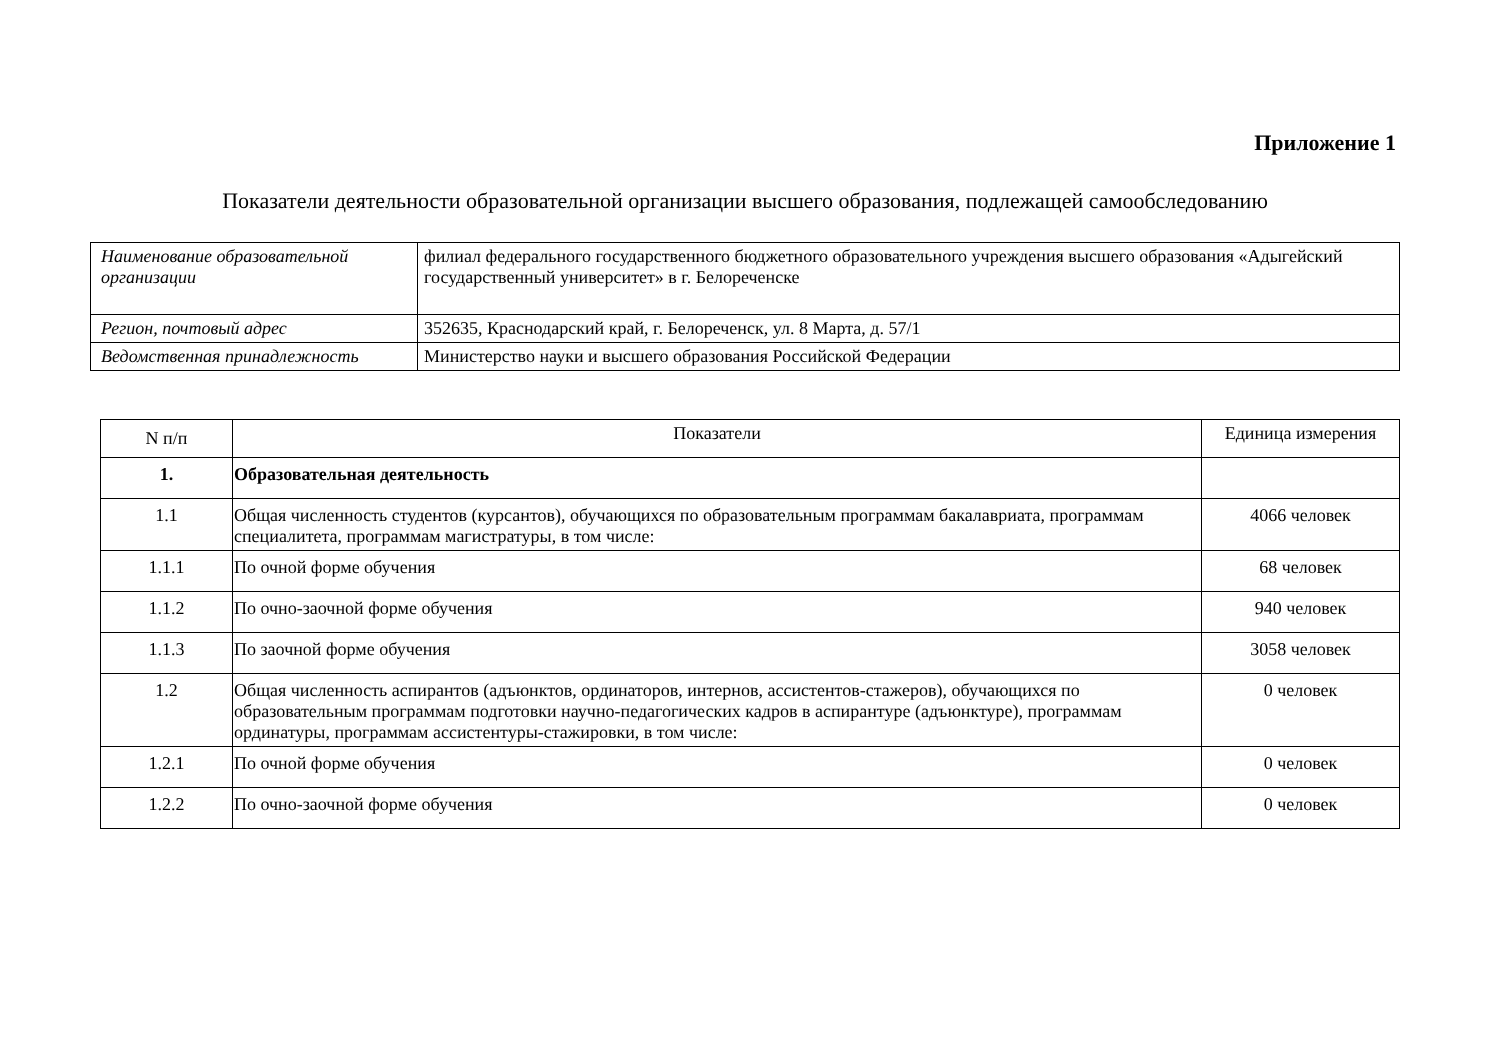Приложение 1
Показатели деятельности образовательной организации высшего образования, подлежащей самообследованию
| Наименование образовательной организации | филиал федерального государственного бюджетного образовательного учреждения высшего образования «Адыгейский государственный университет» в г. Белореченске |
| Регион, почтовый адрес | 352635, Краснодарский край, г. Белореченск, ул. 8 Марта, д. 57/1 |
| Ведомственная принадлежность | Министерство науки и высшего образования Российской Федерации |
| N п/п | Показатели | Единица измерения |
| --- | --- | --- |
| 1. | Образовательная деятельность | |
| 1.1 | Общая численность студентов (курсантов), обучающихся по образовательным программам бакалавриата, программам специалитета, программам магистратуры, в том числе: | 4066 человек |
| 1.1.1 | По очной форме обучения | 68 человек |
| 1.1.2 | По очно-заочной форме обучения | 940 человек |
| 1.1.3 | По заочной форме обучения | 3058 человек |
| 1.2 | Общая численность аспирантов (адъюнктов, ординаторов, интернов, ассистентов-стажеров), обучающихся по образовательным программам подготовки научно-педагогических кадров в аспирантуре (адъюнктуре), программам ординатуры, программам ассистентуры-стажировки, в том числе: | 0 человек |
| 1.2.1 | По очной форме обучения | 0 человек |
| 1.2.2 | По очно-заочной форме обучения | 0 человек |